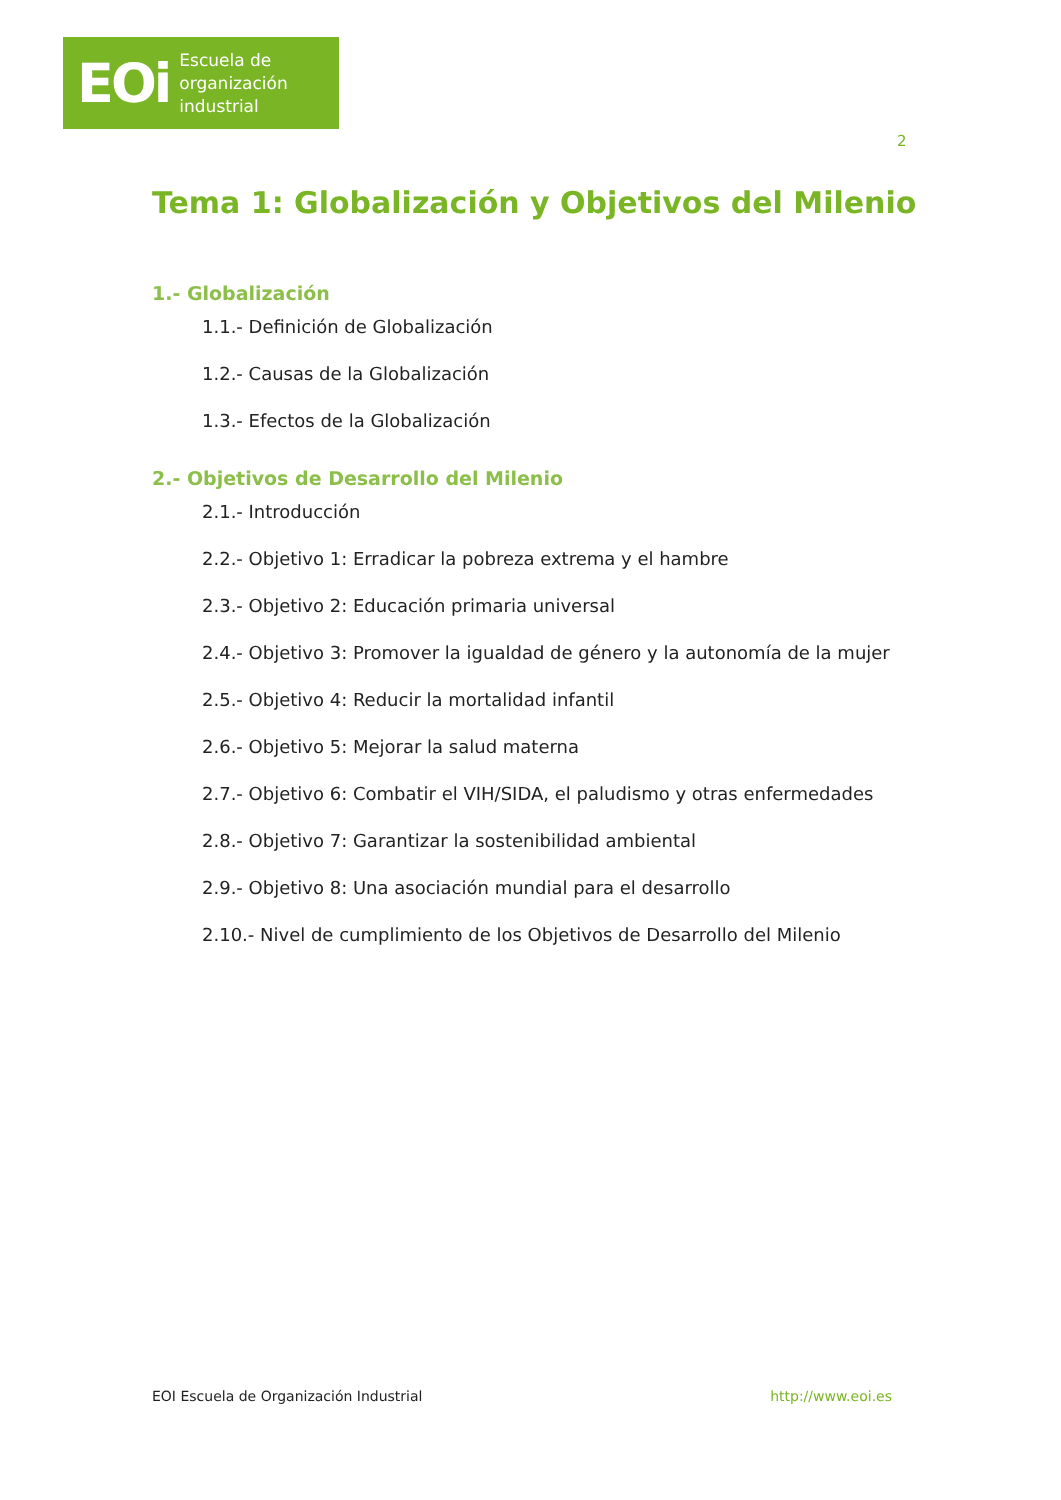EOi Escuela de
organización
industrial
2
Tema 1: Globalización y Objetivos del Milenio
1.- Globalización
1.1.- Definición de Globalización
1.2.- Causas de la Globalización
1.3.- Efectos de la Globalización
2.- Objetivos de Desarrollo del Milenio
2.1.- Introducción
2.2.- Objetivo 1: Erradicar la pobreza extrema y el hambre
2.3.- Objetivo 2: Educación primaria universal
2.4.- Objetivo 3: Promover la igualdad de género y la autonomía de la mujer
2.5.- Objetivo 4: Reducir la mortalidad infantil
2.6.- Objetivo 5: Mejorar la salud materna
2.7.- Objetivo 6: Combatir el VIH/SIDA, el paludismo y otras enfermedades
2.8.- Objetivo 7: Garantizar la sostenibilidad ambiental
2.9.- Objetivo 8: Una asociación mundial para el desarrollo
2.10.- Nivel de cumplimiento de los Objetivos de Desarrollo del Milenio
EOI Escuela de Organización Industrial http://www.eoi.es